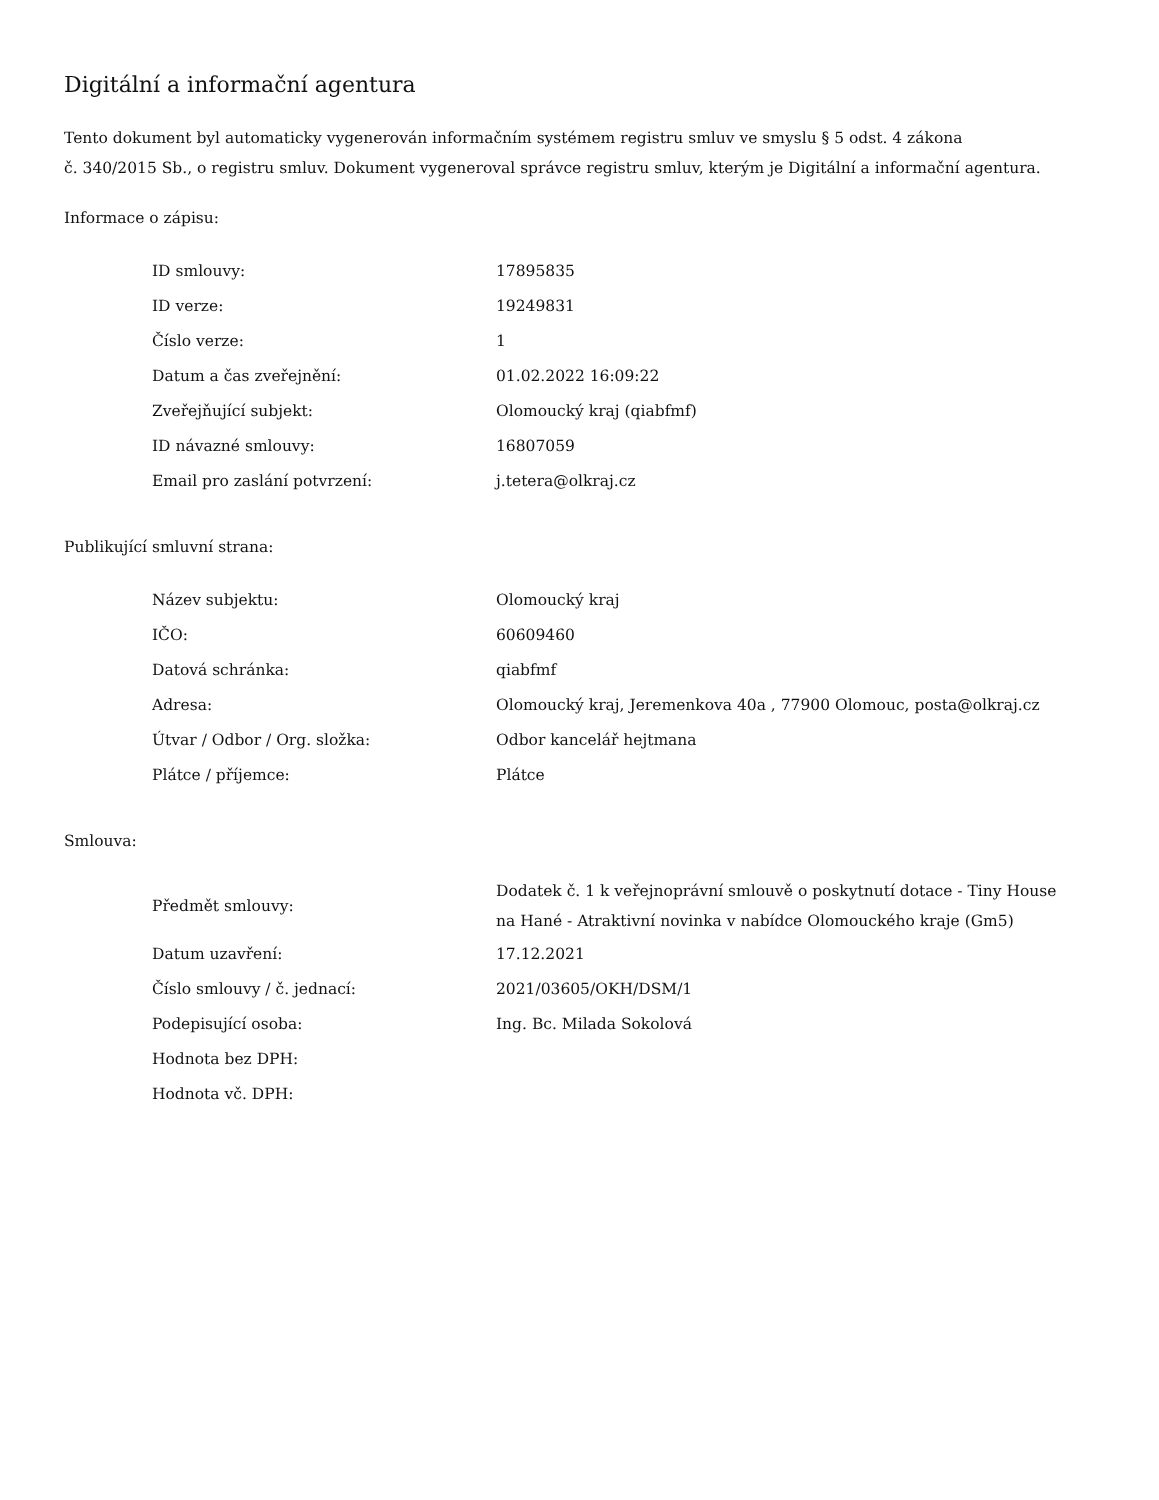Digitální a informační agentura
Tento dokument byl automaticky vygenerován informačním systémem registru smluv ve smyslu § 5 odst. 4 zákona
č. 340/2015 Sb., o registru smluv. Dokument vygeneroval správce registru smluv, kterým je Digitální a informační agentura.
Informace o zápisu:
| ID smlouvy: | 17895835 |
| ID verze: | 19249831 |
| Číslo verze: | 1 |
| Datum a čas zveřejnění: | 01.02.2022 16:09:22 |
| Zveřejňující subjekt: | Olomoucký kraj (qiabfmf) |
| ID návazné smlouvy: | 16807059 |
| Email pro zaslání potvrzení: | j.tetera@olkraj.cz |
Publikující smluvní strana:
| Název subjektu: | Olomoucký kraj |
| IČO: | 60609460 |
| Datová schránka: | qiabfmf |
| Adresa: | Olomoucký kraj, Jeremenkova 40a , 77900 Olomouc, posta@olkraj.cz |
| Útvar / Odbor / Org. složka: | Odbor kancelář hejtmana |
| Plátce / příjemce: | Plátce |
Smlouva:
| Předmět smlouvy: | Dodatek č. 1 k veřejnoprávní smlouvě o poskytnutí dotace - Tiny House na Hané - Atraktivní novinka v nabídce Olomouckého kraje (Gm5) |
| Datum uzavření: | 17.12.2021 |
| Číslo smlouvy / č. jednací: | 2021/03605/OKH/DSM/1 |
| Podepisující osoba: | Ing. Bc. Milada Sokolová |
| Hodnota bez DPH: | |
| Hodnota vč. DPH: | |